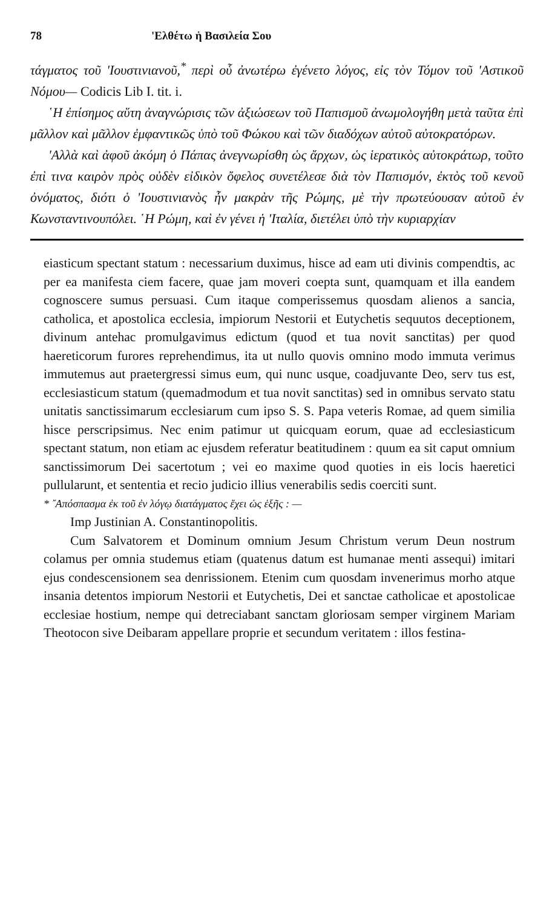78 'Ελθέτω ἡ Βασιλεία Σου
τάγματος τοῦ 'Ιουστινιανοῦ,<sup>*</sup> περὶ οὗ ἀνωτέρω ἐγένετο λόγος, εἰς τὸν Τόμον τοῦ 'Αστικοῦ Νόμου— Codicis Lib I. tit. i.
῾Η ἐπίσημος αὕτη ἀναγνώρισις τῶν ἀξιώσεων τοῦ Παπισμοῦ ἀνωμολογήθη μετὰ ταῦτα ἐπὶ μᾶλλον καὶ μᾶλλον ἐμφαντικῶς ὑπὸ τοῦ Φώκου καὶ τῶν διαδόχων αὐτοῦ αὐτοκρατόρων.
'Αλλὰ καὶ ἀφοῦ ἀκόμη ὁ Πάπας ἀνεγνωρίσθη ὡς ἄρχων, ὡς ἱερατικὸς αὐτοκράτωρ, τοῦτο ἐπὶ τινα καιρὸν πρὸς οὐδὲν εἰδικὸν ὄφελος συνετέλεσε διὰ τὸν Παπισμόν, ἐκτὸς τοῦ κενοῦ ὀνόματος, διότι ὁ 'Ιουστινιανὸς ἦν μακρὰν τῆς Ρώμης, μὲ τὴν πρωτεύουσαν αὐτοῦ ἐν Κωνσταντινουπόλει. ῾Η Ρώμη, καὶ ἐν γένει ἡ 'Ιταλία, διετέλει ὑπὸ τὴν κυριαρχίαν
eiasticum spectant statum : necessarium duximus, hisce ad eam uti divinis compendtis, ac per ea manifesta ciem facere, quae jam moveri coepta sunt, quamquam et illa eandem cognoscere sumus persuasi. Cum itaque comperissemus quosdam alienos a sancia, catholica, et apostolica ecclesia, impiorum Nestorii et Eutychetis sequutos deceptionem, divinum antehac promulgavimus edictum (quod et tua novit sanctitas) per quod haereticorum furores reprehendimus, ita ut nullo quovis omnino modo immuta verimus immutemus aut praetergressi simus eum, qui nunc usque, coadjuvante Deo, serv tus est, ecclesiasticum statum (quemadmodum et tua novit sanctitas) sed in omnibus servato statu unitatis sanctissimarum ecclesiarum cum ipso S. S. Papa veteris Romae, ad quem similia hisce perscripsimus. Nec enim patimur ut quicquam eorum, quae ad ecclesiasticum spectant statum, non etiam ac ejusdem referatur beatitudinem : quum ea sit caput omnium sanctissimorum Dei sacertotum ; vei eo maxime quod quoties in eis locis haeretici pullularunt, et sententia et recio judicio illius venerabilis sedis coerciti sunt.
* ῎Απόσπασμα ἐκ τοῦ ἐν λόγῳ διατάγματος ἔχει ὡς ἑξῆς : —
Imp Justinian A. Constantinopolitis.
Cum Salvatorem et Dominum omnium Jesum Christum verum Deun nostrum colamus per omnia studemus etiam (quatenus datum est humanae menti assequi) imitari ejus condescensionem sea denrissionem. Etenim cum quosdam invenerimus morho atque insania detentos impiorum Nestorii et Eutychetis, Dei et sanctae catholicae et apostolicae ecclesiae hostium, nempe qui detreciabant sanctam gloriosam semper virginem Mariam Theotocon sive Deibaram appellare proprie et secundum veritatem : illos festina-